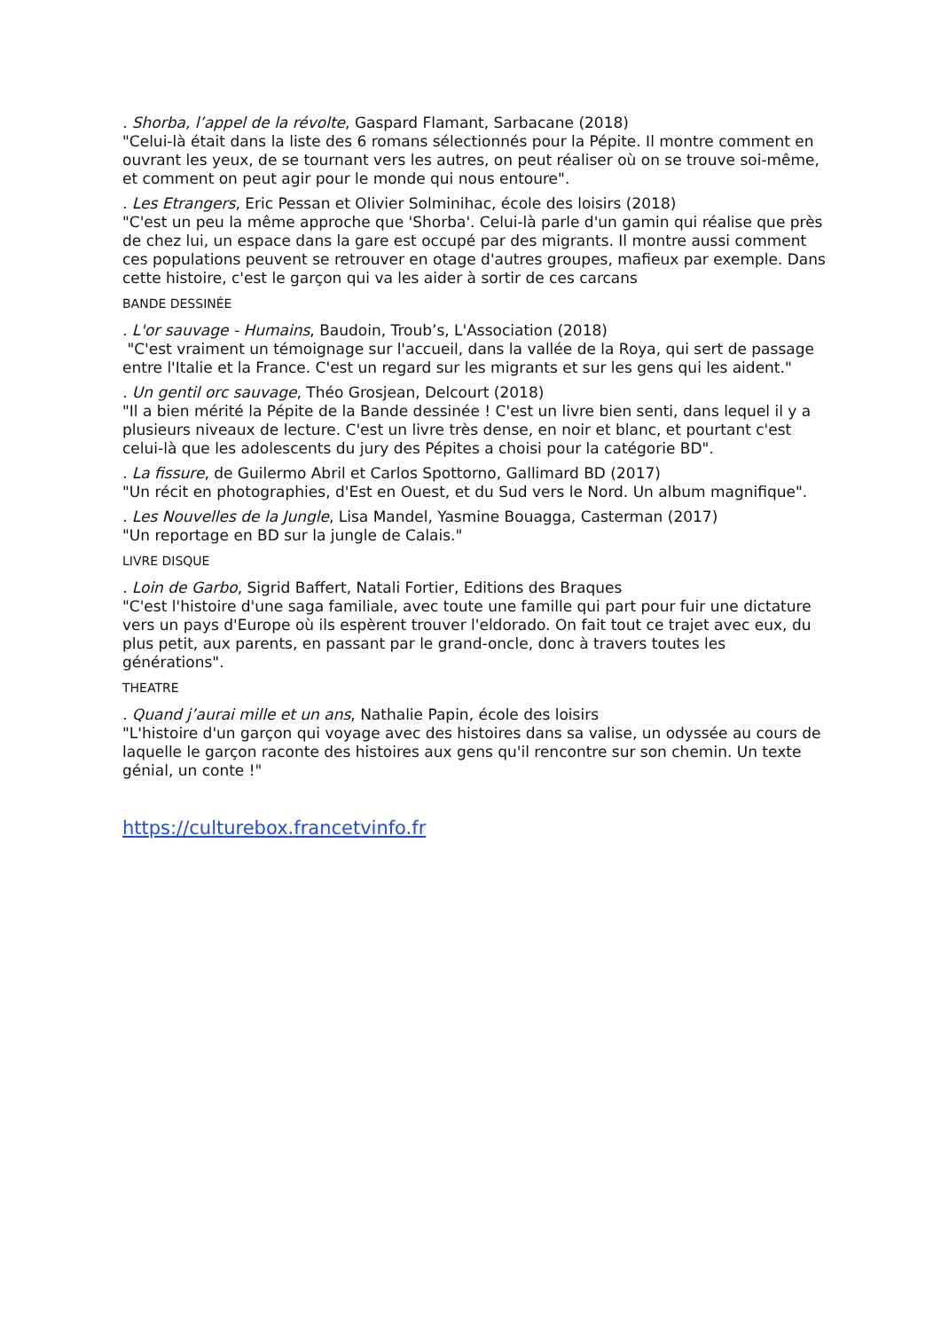. Shorba, l’appel de la révolte, Gaspard Flamant, Sarbacane (2018)
"Celui-là était dans la liste des 6 romans sélectionnés pour la Pépite. Il montre comment en ouvrant les yeux, de se tournant vers les autres, on peut réaliser où on se trouve soi-même, et comment on peut agir pour le monde qui nous entoure".
. Les Etrangers, Eric Pessan et Olivier Solminihac, école des loisirs (2018)
"C'est un peu la même approche que 'Shorba'. Celui-là parle d'un gamin qui réalise que près de chez lui, un espace dans la gare est occupé par des migrants. Il montre aussi comment ces populations peuvent se retrouver en otage d'autres groupes, mafieux par exemple. Dans cette histoire, c'est le garçon qui va les aider à sortir de ces carcans
BANDE DESSINÉE
. L'or sauvage - Humains, Baudoin, Troub’s, L'Association (2018)
"C'est vraiment un témoignage sur l'accueil, dans la vallée de la Roya, qui sert de passage entre l'Italie et la France. C'est un regard sur les migrants et sur les gens qui les aident."
. Un gentil orc sauvage, Théo Grosjean, Delcourt (2018)
"Il a bien mérité la Pépite de la Bande dessinée ! C'est un livre bien senti, dans lequel il y a plusieurs niveaux de lecture. C'est un livre très dense, en noir et blanc, et pourtant c'est celui-là que les adolescents du jury des Pépites a choisi pour la catégorie BD".
. La fissure, de Guilermo Abril et Carlos Spottorno, Gallimard BD (2017)
"Un récit en photographies, d'Est en Ouest, et du Sud vers le Nord. Un album magnifique".
. Les Nouvelles de la Jungle, Lisa Mandel, Yasmine Bouagga, Casterman (2017)
"Un reportage en BD sur la jungle de Calais."
LIVRE DISQUE
. Loin de Garbo, Sigrid Baffert, Natali Fortier, Editions des Braques
"C'est l'histoire d'une saga familiale, avec toute une famille qui part pour fuir une dictature vers un pays d'Europe où ils espèrent trouver l'eldorado. On fait tout ce trajet avec eux, du plus petit, aux parents, en passant par le grand-oncle, donc à travers toutes les générations".
THEATRE
. Quand j’aurai mille et un ans, Nathalie Papin, école des loisirs
"L'histoire d'un garçon qui voyage avec des histoires dans sa valise, un odyssée au cours de laquelle le garçon raconte des histoires aux gens qu'il rencontre sur son chemin. Un texte génial, un conte !"
https://culturebox.francetvinfo.fr